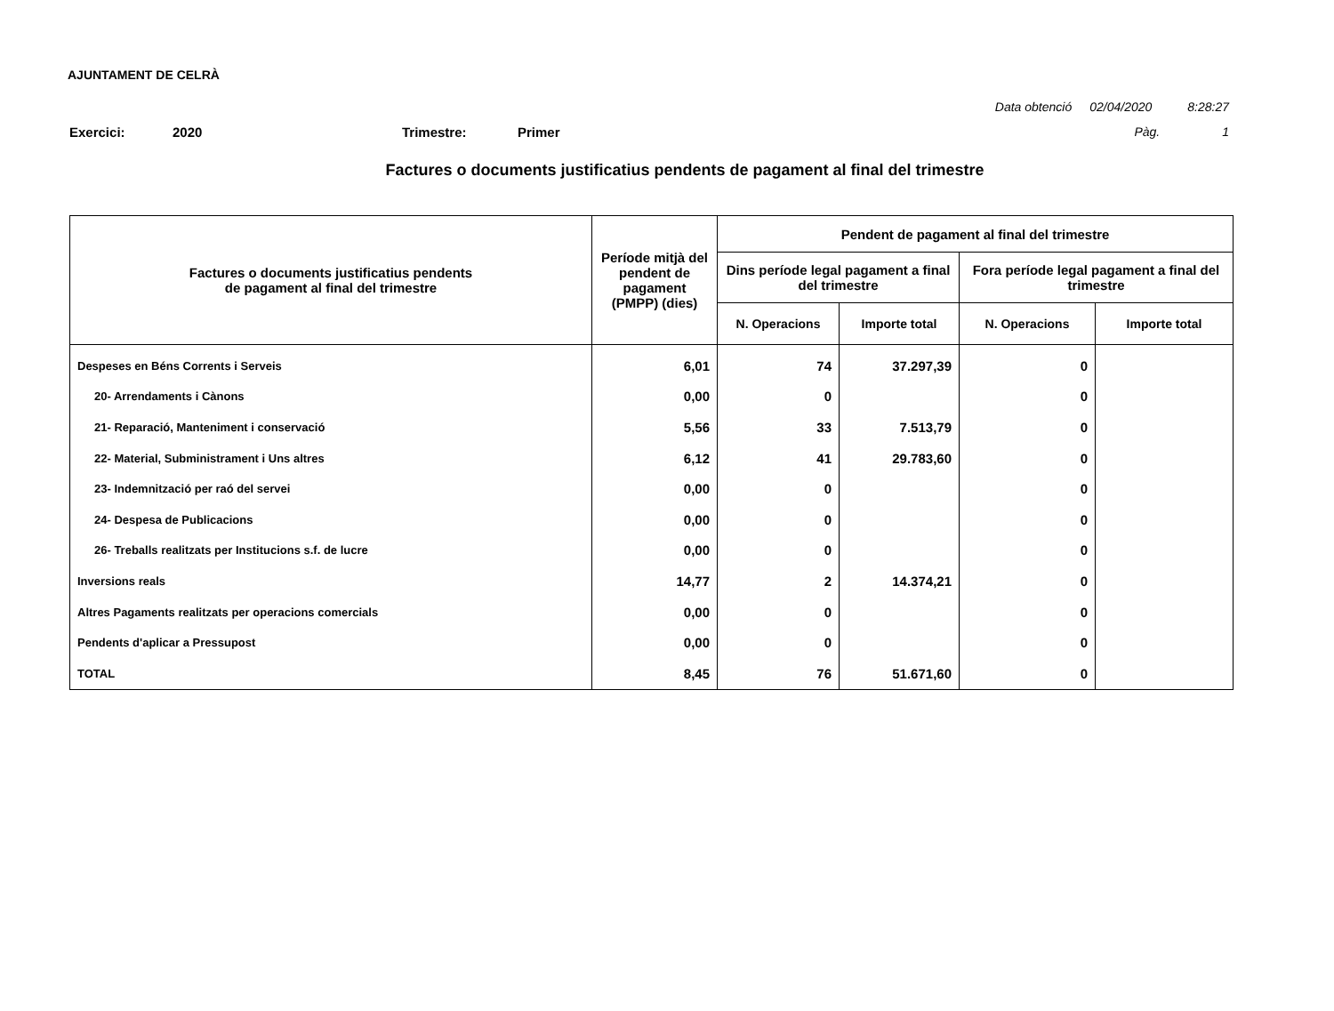AJUNTAMENT DE CELRÀ
Data obtenció 02/04/2020 8:28:27
Pàg. 1
Exercici: 2020 Trimestre: Primer
Factures o documents justificatius pendents de pagament al final del trimestre
| Factures o documents justificatius pendents de pagament al final del trimestre | Període mitjà del pendent de pagament (PMPP) (dies) | Pendent de pagament al final del trimestre | | | |
| --- | --- | --- | --- | --- | --- |
| | | Dins període legal pagament a final del trimestre | | Fora període legal pagament a final del trimestre | |
| | | N. Operacions | Importe total | N. Operacions | Importe total |
| Despeses en Béns Corrents i Serveis | 6,01 | 74 | 37.297,39 | 0 | |
| 20- Arrendaments i Cànons | 0,00 | 0 | | 0 | |
| 21- Reparació, Manteniment i conservació | 5,56 | 33 | 7.513,79 | 0 | |
| 22- Material, Subministrament i Uns altres | 6,12 | 41 | 29.783,60 | 0 | |
| 23- Indemnització per raó del servei | 0,00 | 0 | | 0 | |
| 24- Despesa de Publicacions | 0,00 | 0 | | 0 | |
| 26- Treballs realitzats per Institucions s.f. de lucre | 0,00 | 0 | | 0 | |
| Inversions reals | 14,77 | 2 | 14.374,21 | 0 | |
| Altres Pagaments realitzats per operacions comercials | 0,00 | 0 | | 0 | |
| Pendents d'aplicar a Pressupost | 0,00 | 0 | | 0 | |
| TOTAL | 8,45 | 76 | 51.671,60 | 0 | |